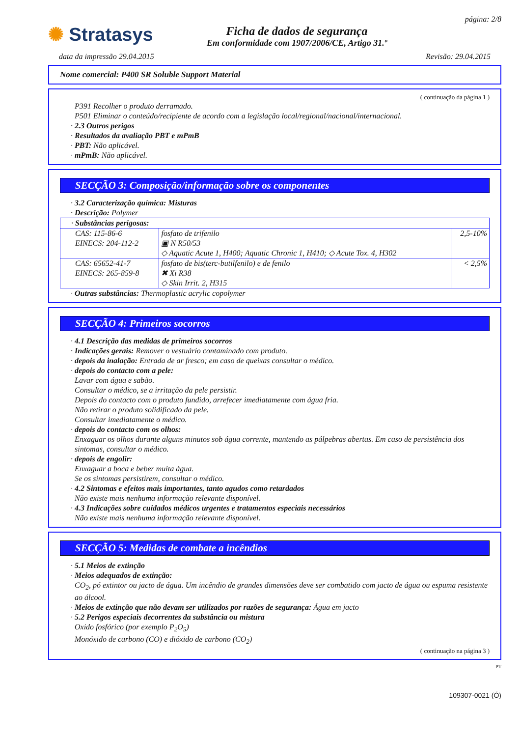✺ Stratasys
Ficha de dados de segurança
Em conformidade com 1907/2006/CE, Artigo 31.º
página: 2/8
data da impressão 29.04.2015 Revisão: 29.04.2015
Nome comercial: P400 SR Soluble Support Material
( continuação da página 1 )
P391 Recolher o produto derramado.
P501 Eliminar o conteúdo/recipiente de acordo com a legislação local/regional/nacional/internacional.
· 2.3 Outros perigos
· Resultados da avaliação PBT e mPmB
· PBT: Não aplicável.
· mPmB: Não aplicável.
SECÇÃO 3: Composição/informação sobre os componentes
· 3.2 Caracterização química: Misturas
· Descrição: Polymer
| · Substâncias perigosas: | | |
| CAS: 115-86-6 EINECS: 204-112-2 | fosfato de trifenilo ▣ N R50/53 ◇ Aquatic Acute 1, H400; Aquatic Chronic 1, H410; ◇ Acute Tox. 4, H302 | 2,5-10% |
| CAS: 65652-41-7 EINECS: 265-859-8 | fosfato de bis(terc-butilfenilo) e de fenilo ✖ Xi R38 ◇ Skin Irrit. 2, H315 | < 2,5% |
· Outras substâncias: Thermoplastic acrylic copolymer
SECÇÃO 4: Primeiros socorros
· 4.1 Descrição das medidas de primeiros socorros
· Indicações gerais: Remover o vestuário contaminado com produto.
· depois da inalação: Entrada de ar fresco; em caso de queixas consultar o médico.
· depois do contacto com a pele:
Lavar com água e sabão.
Consultar o médico, se a irritação da pele persistir.
Depois do contacto com o produto fundido, arrefecer imediatamente com água fria.
Não retirar o produto solidificado da pele.
Consultar imediatamente o médico.
· depois do contacto com os olhos:
Enxaguar os olhos durante alguns minutos sob água corrente, mantendo as pálpebras abertas. Em caso de persistência dos sintomas, consultar o médico.
· depois de engolir:
Enxaguar a boca e beber muita água.
Se os sintomas persistirem, consultar o médico.
· 4.2 Sintomas e efeitos mais importantes, tanto agudos como retardados
Não existe mais nenhuma informação relevante disponível.
· 4.3 Indicações sobre cuidados médicos urgentes e tratamentos especiais necessários
Não existe mais nenhuma informação relevante disponível.
SECÇÃO 5: Medidas de combate a incêndios
· 5.1 Meios de extinção
· Meios adequados de extinção:
CO<sub>2</sub>, pó extintor ou jacto de água. Um incêndio de grandes dimensões deve ser combatido com jacto de água ou espuma resistente ao álcool.
· Meios de extinção que não devam ser utilizados por razões de segurança: Água em jacto
· 5.2 Perigos especiais decorrentes da substância ou mistura
Oxido fosfórico (por exemplo P<sub>2</sub>O<sub>5</sub>)
Monóxido de carbono (CO) e dióxido de carbono (CO<sub>2</sub>)
( continuação na página 3 )
PT
109307-0021 (Ó)